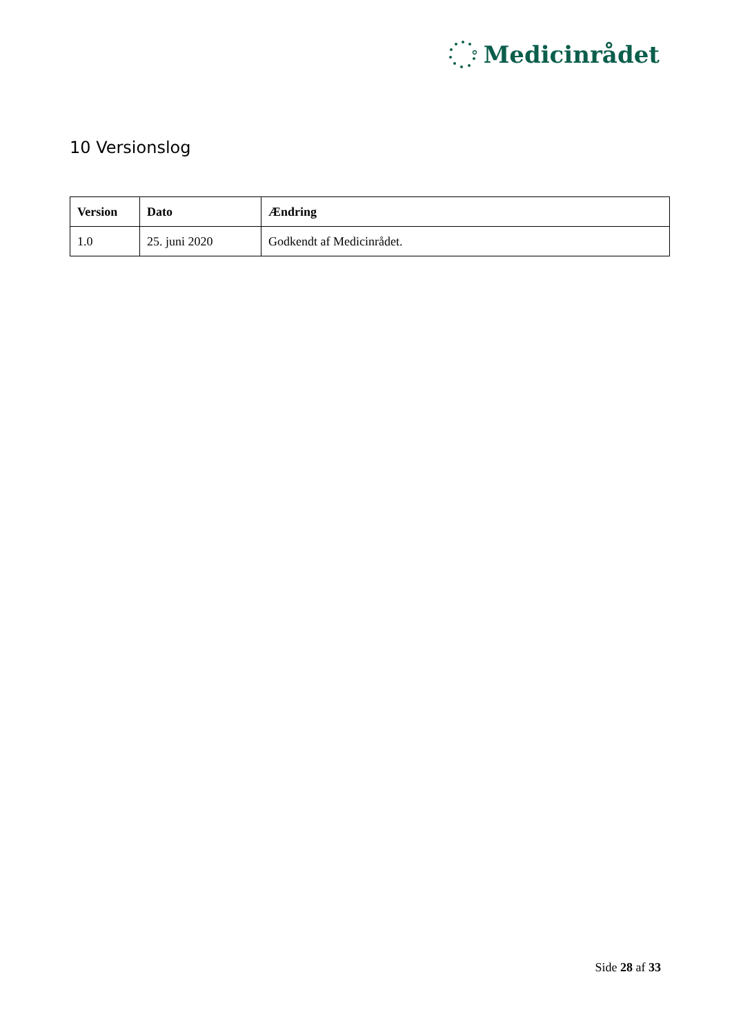Medicinrådet
10 Versionslog
| Version | Dato | Ændring |
| --- | --- | --- |
| 1.0 | 25. juni 2020 | Godkendt af Medicinrådet. |
Side 28 af 33